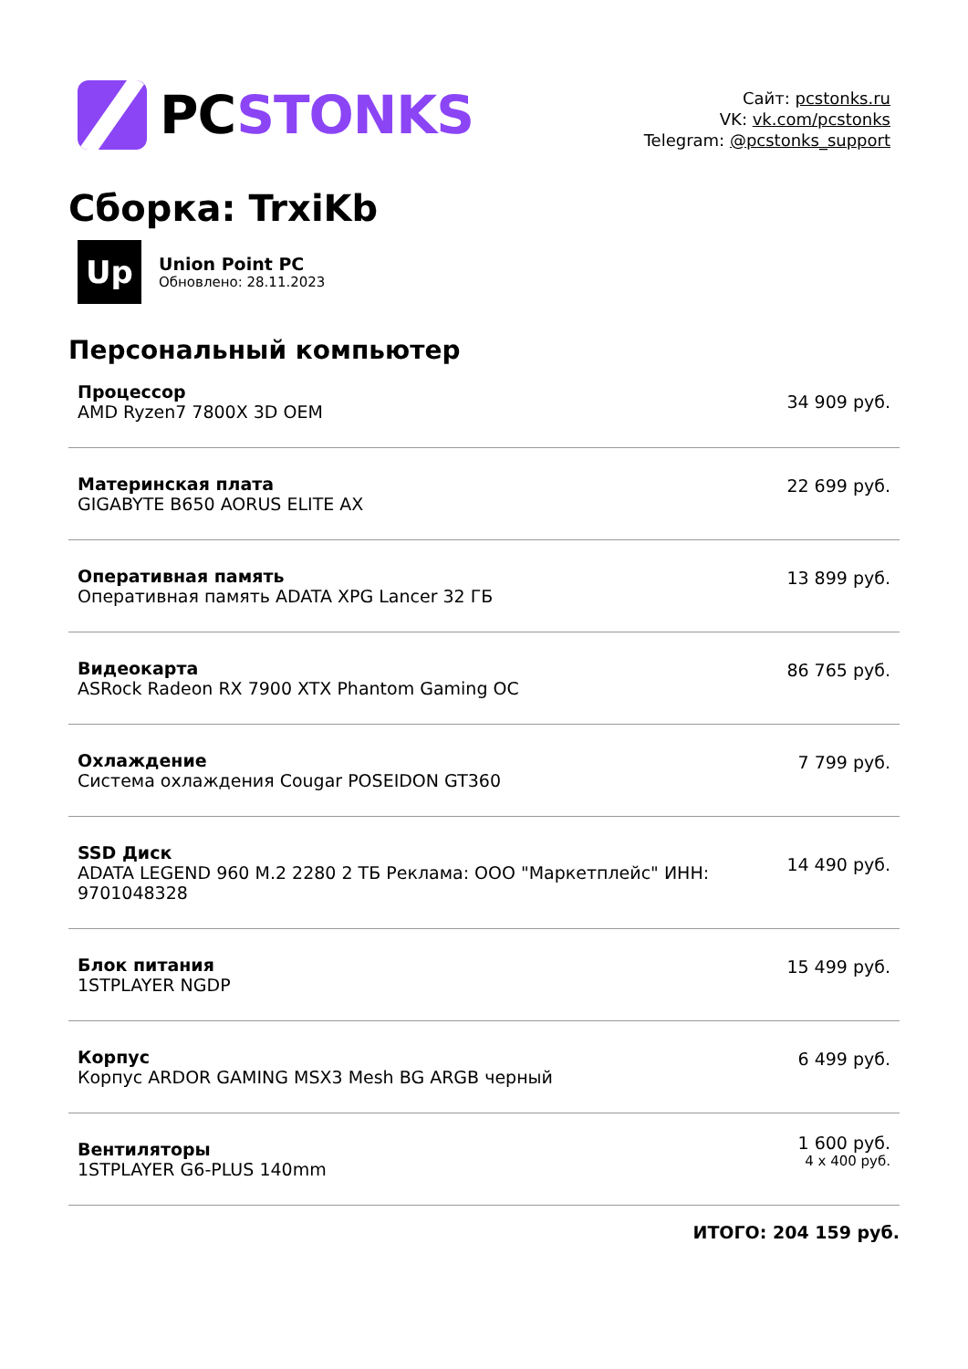PCSTONKS
Сайт: pcstonks.ru
VK: vk.com/pcstonks
Telegram: @pcstonks_support
Сборка: TrxiKb
Up
Union Point PC
Обновлено: 28.11.2023
Персональный компьютер
| Процессор AMD Ryzen7 7800X 3D OEM | 34 909 руб. |
| Материнская плата GIGABYTE B650 AORUS ELITE AX | 22 699 руб. |
| Оперативная память Оперативная память ADATA XPG Lancer 32 ГБ | 13 899 руб. |
| Видеокарта ASRock Radeon RX 7900 XTX Phantom Gaming OC | 86 765 руб. |
| Охлаждение Система охлаждения Cougar POSEIDON GT360 | 7 799 руб. |
| SSD Диск ADATA LEGEND 960 M.2 2280 2 ТБ Реклама: ООО "Маркетплейс" ИНН: 9701048328 | 14 490 руб. |
| Блок питания 1STPLAYER NGDP | 15 499 руб. |
| Корпус Корпус ARDOR GAMING MSX3 Mesh BG ARGB черный | 6 499 руб. |
| Вентиляторы 1STPLAYER G6-PLUS 140mm | 1 600 руб. 4 x 400 руб. |
ИТОГО: 204 159 руб.